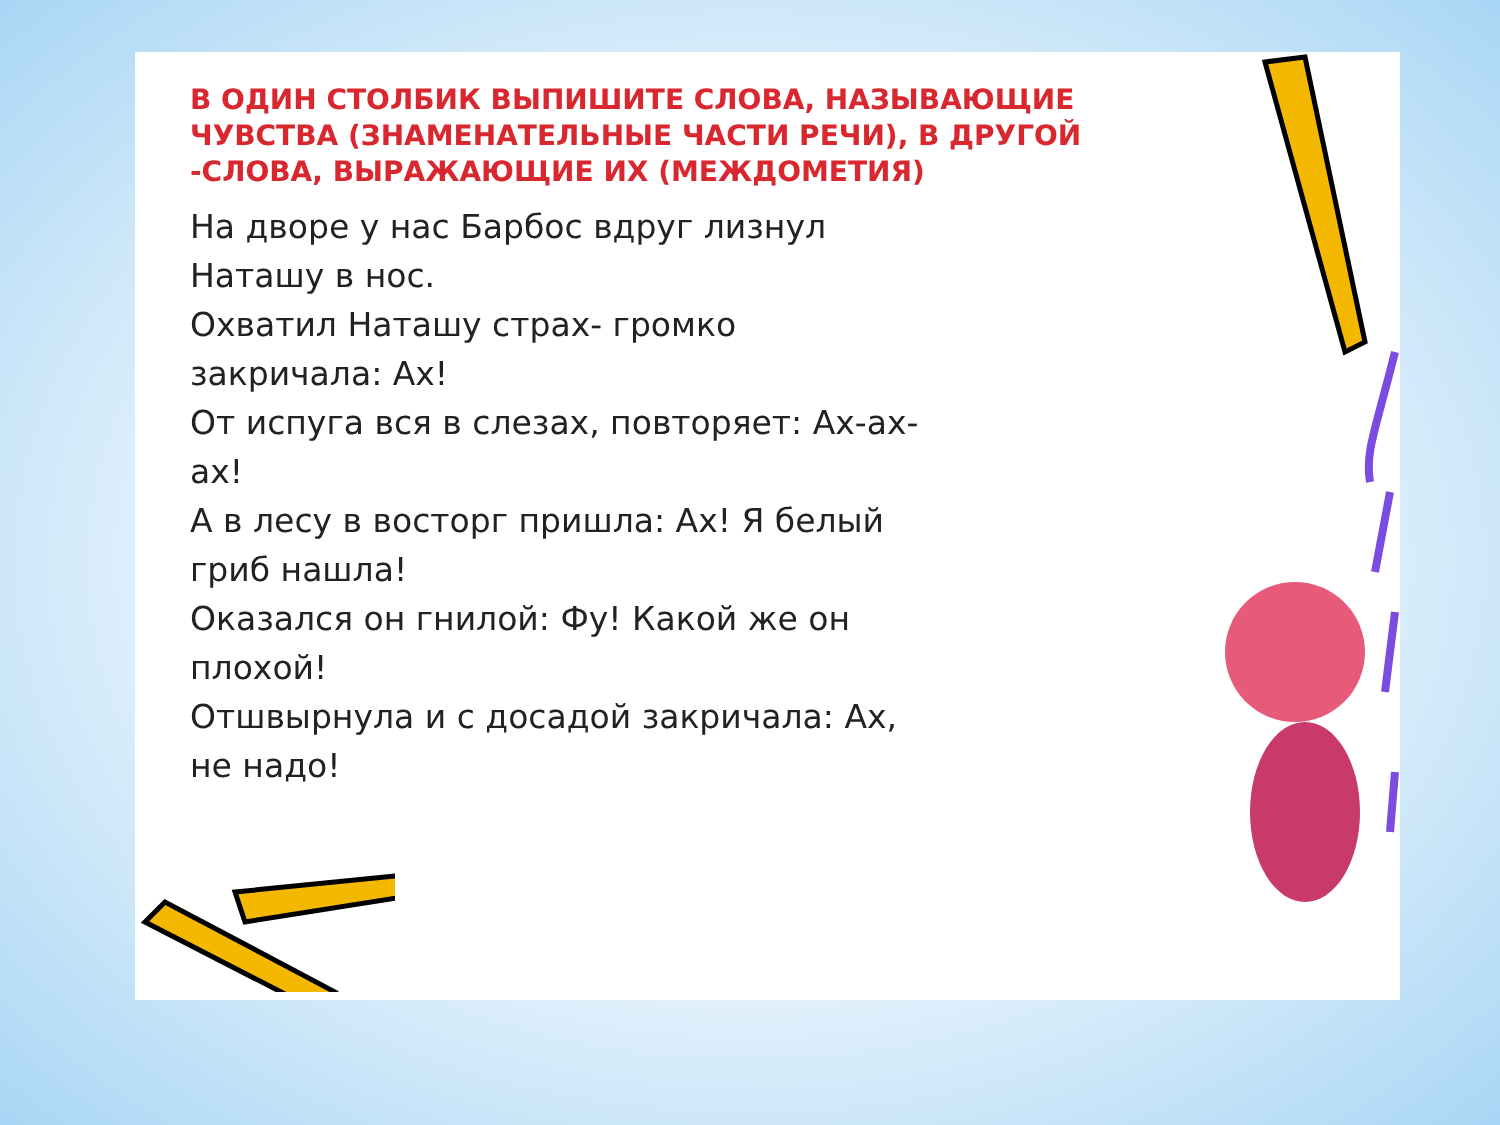В ОДИН СТОЛБИК ВЫПИШИТЕ СЛОВА, НАЗЫВАЮЩИЕ ЧУВСТВА (ЗНАМЕНАТЕЛЬНЫЕ ЧАСТИ РЕЧИ), В ДРУГОЙ -СЛОВА, ВЫРАЖАЮЩИЕ ИХ (МЕЖДОМЕТИЯ)
На дворе у нас Барбос вдруг лизнул Наташу в нос.
Охватил Наташу страх- громко закричала: Ах!
От испуга вся в слезах, повторяет: Ах-ах-ах!
А в лесу в восторг пришла: Ах! Я белый гриб нашла!
Оказался он гнилой: Фу! Какой же он плохой!
Отшвырнула и с досадой закричала: Ах, не надо!